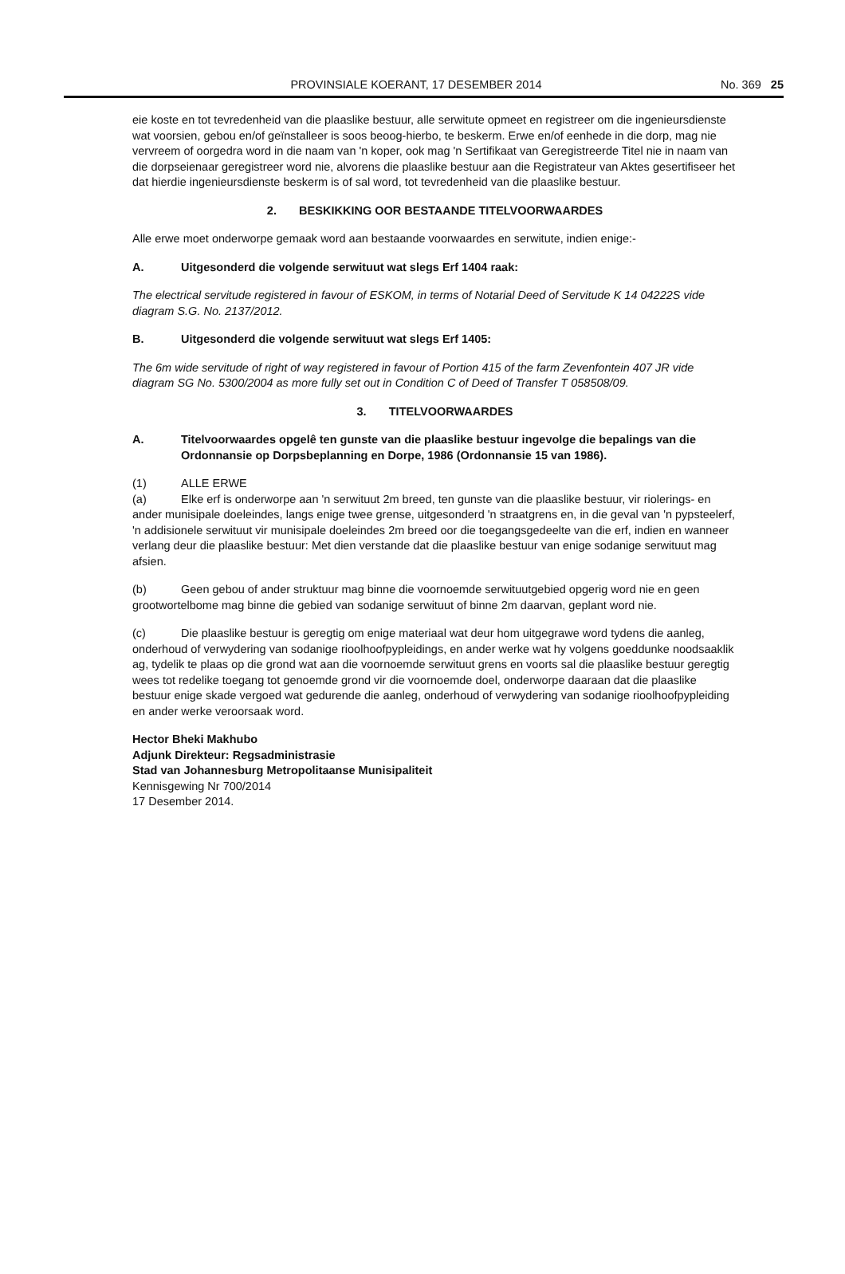PROVINSIALE KOERANT, 17 DESEMBER 2014 No. 369 25
eie koste en tot tevredenheid van die plaaslike bestuur, alle serwitute opmeet en registreer om die ingenieursdienste wat voorsien, gebou en/of geïnstalleer is soos beoog-hierbo, te beskerm. Erwe en/of eenhede in die dorp, mag nie vervreem of oorgedra word in die naam van 'n koper, ook mag 'n Sertifikaat van Geregistreerde Titel nie in naam van die dorpseienaar geregistreer word nie, alvorens die plaaslike bestuur aan die Registrateur van Aktes gesertifiseer het dat hierdie ingenieursdienste beskerm is of sal word, tot tevredenheid van die plaaslike bestuur.
2. BESKIKKING OOR BESTAANDE TITELVOORWAARDES
Alle erwe moet onderworpe gemaak word aan bestaande voorwaardes en serwitute, indien enige:-
A. Uitgesonderd die volgende serwituut wat slegs Erf 1404 raak:
The electrical servitude registered in favour of ESKOM, in terms of Notarial Deed of Servitude K 14 04222S vide diagram S.G. No. 2137/2012.
B. Uitgesonderd die volgende serwituut wat slegs Erf 1405:
The 6m wide servitude of right of way registered in favour of Portion 415 of the farm Zevenfontein 407 JR vide diagram SG No. 5300/2004 as more fully set out in Condition C of Deed of Transfer T 058508/09.
3. TITELVOORWAARDES
A. Titelvoorwaardes opgelê ten gunste van die plaaslike bestuur ingevolge die bepalings van die Ordonnansie op Dorpsbeplanning en Dorpe, 1986 (Ordonnansie 15 van 1986).
(1) ALLE ERWE
(a) Elke erf is onderworpe aan 'n serwituut 2m breed, ten gunste van die plaaslike bestuur, vir riolerings- en ander munisipale doeleindes, langs enige twee grense, uitgesonderd 'n straatgrens en, in die geval van 'n pypsteelerf, 'n addisionele serwituut vir munisipale doeleindes 2m breed oor die toegangsgedeelte van die erf, indien en wanneer verlang deur die plaaslike bestuur: Met dien verstande dat die plaaslike bestuur van enige sodanige serwituut mag afsien.
(b) Geen gebou of ander struktuur mag binne die voornoemde serwituutgebied opgerig word nie en geen grootwortelbome mag binne die gebied van sodanige serwituut of binne 2m daarvan, geplant word nie.
(c) Die plaaslike bestuur is geregtig om enige materiaal wat deur hom uitgegrawe word tydens die aanleg, onderhoud of verwydering van sodanige rioolhoofpypleidings, en ander werke wat hy volgens goeddunke noodsaaklik ag, tydelik te plaas op die grond wat aan die voornoemde serwituut grens en voorts sal die plaaslike bestuur geregtig wees tot redelike toegang tot genoemde grond vir die voornoemde doel, onderworpe daaraan dat die plaaslike bestuur enige skade vergoed wat gedurende die aanleg, onderhoud of verwydering van sodanige rioolhoofpypleiding en ander werke veroorsaak word.
Hector Bheki Makhubo
Adjunk Direkteur: Regsadministrasie
Stad van Johannesburg Metropolitaanse Munisipaliteit
Kennisgewing Nr 700/2014
17 Desember 2014.